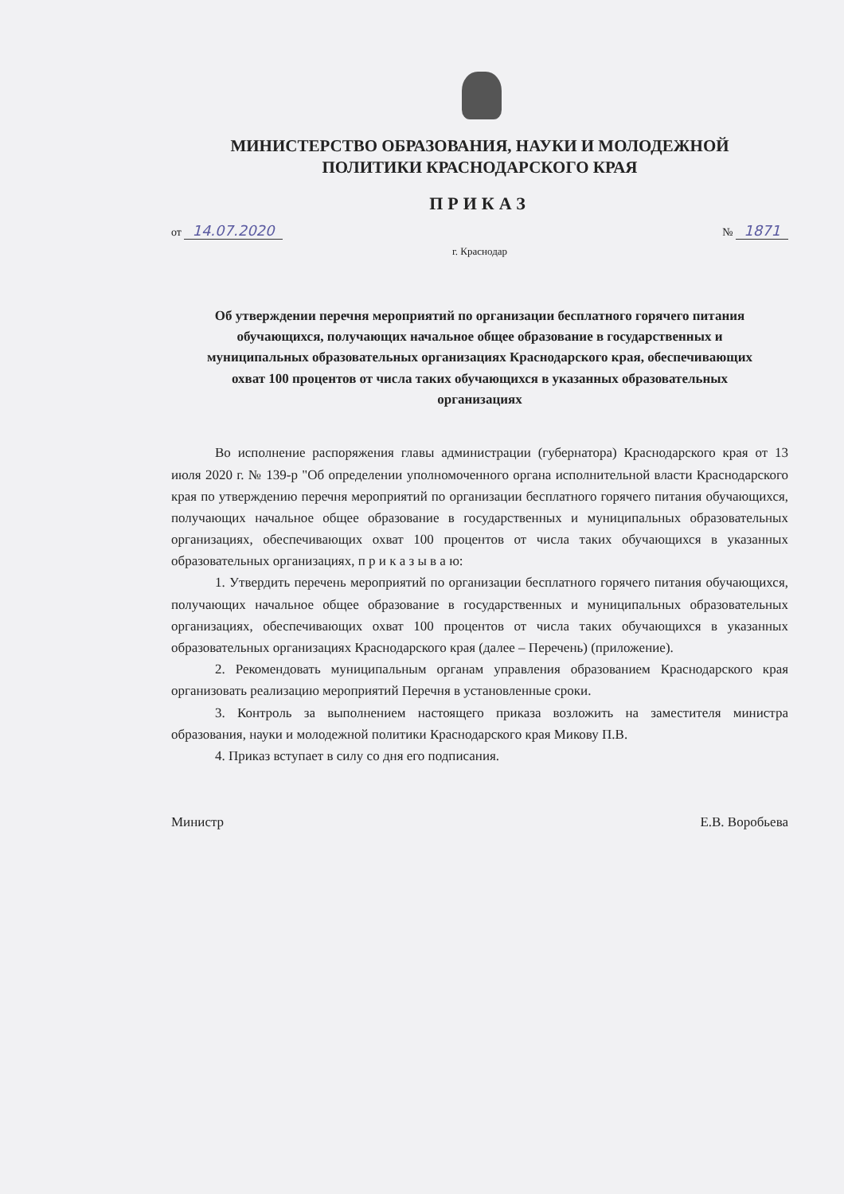МИНИСТЕРСТВО ОБРАЗОВАНИЯ, НАУКИ И МОЛОДЕЖНОЙ
ПОЛИТИКИ КРАСНОДАРСКОГО КРАЯ
ПРИКАЗ
от 14.07.2020 № 1871
г. Краснодар
Об утверждении перечня мероприятий по организации бесплатного горячего питания обучающихся, получающих начальное общее образование в государственных и муниципальных образовательных организациях Краснодарского края, обеспечивающих охват 100 процентов от числа таких обучающихся в указанных образовательных организациях
Во исполнение распоряжения главы администрации (губернатора) Краснодарского края от 13 июля 2020 г. № 139-р "Об определении уполномоченного органа исполнительной власти Краснодарского края по утверждению перечня мероприятий по организации бесплатного горячего питания обучающихся, получающих начальное общее образование в государственных и муниципальных образовательных организациях, обеспечивающих охват 100 процентов от числа таких обучающихся в указанных образовательных организациях, п р и к а з ы в а ю:
1. Утвердить перечень мероприятий по организации бесплатного горячего питания обучающихся, получающих начальное общее образование в государственных и муниципальных образовательных организациях, обеспечивающих охват 100 процентов от числа таких обучающихся в указанных образовательных организациях Краснодарского края (далее – Перечень) (приложение).
2. Рекомендовать муниципальным органам управления образованием Краснодарского края организовать реализацию мероприятий Перечня в установленные сроки.
3. Контроль за выполнением настоящего приказа возложить на заместителя министра образования, науки и молодежной политики Краснодарского края Микову П.В.
4. Приказ вступает в силу со дня его подписания.
Министр Е.В. Воробьева